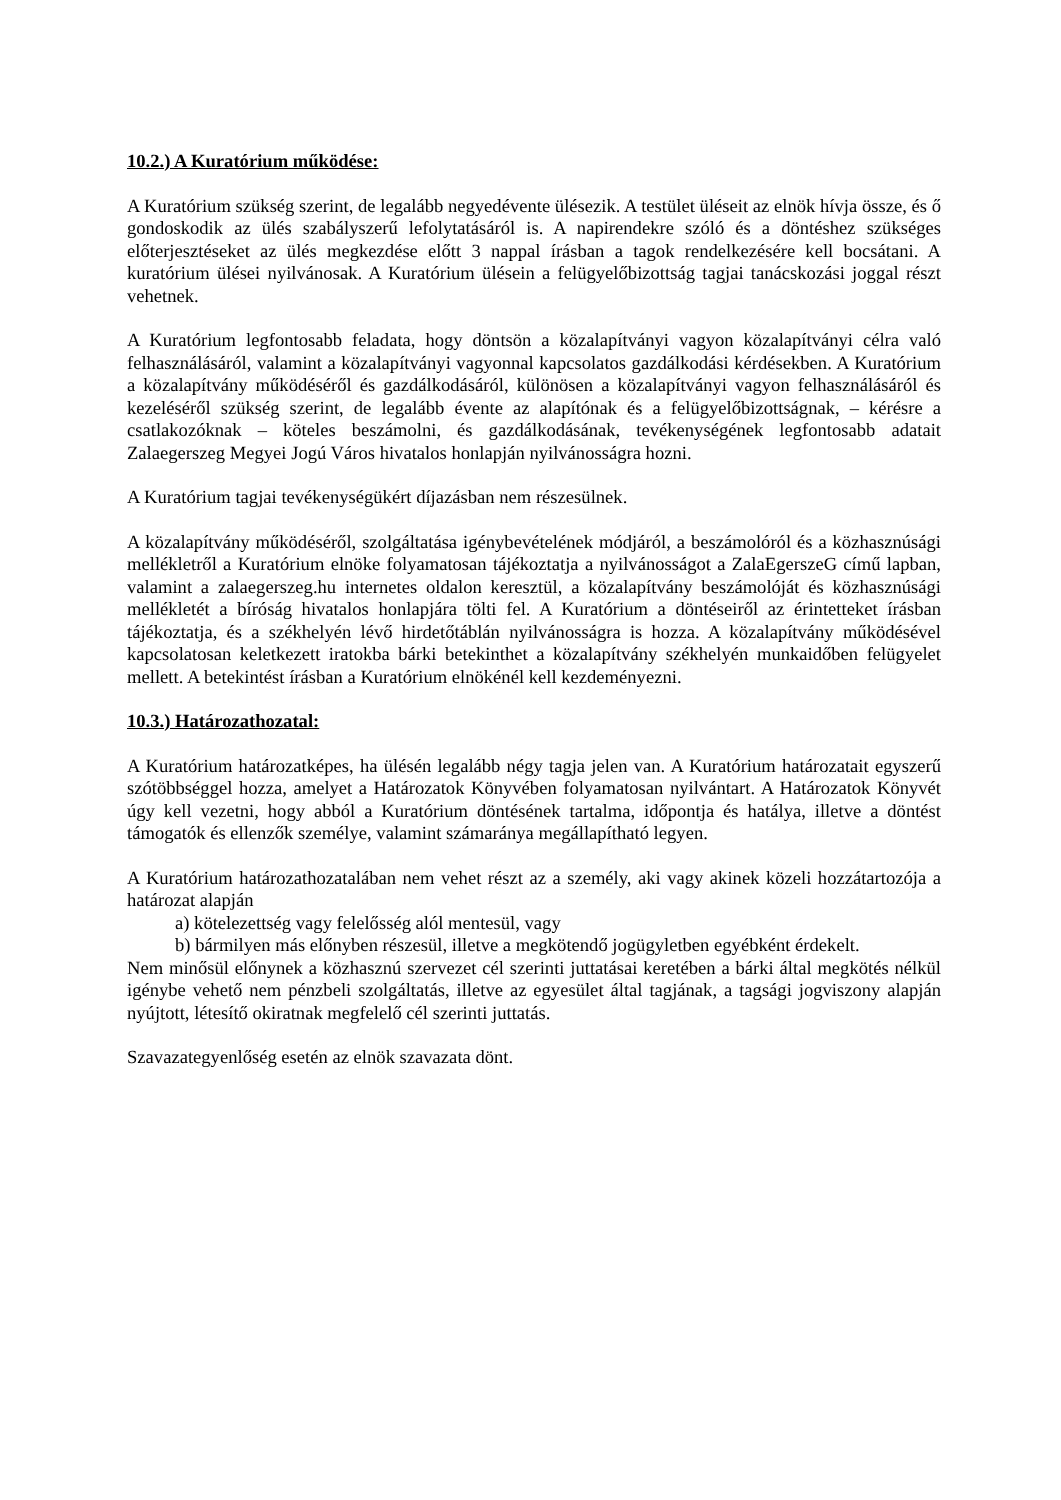10.2.) A Kuratórium működése:
A Kuratórium szükség szerint, de legalább negyedévente ülésezik. A testület üléseit az elnök hívja össze, és ő gondoskodik az ülés szabályszerű lefolytatásáról is. A napirendekre szóló és a döntéshez szükséges előterjesztéseket az ülés megkezdése előtt 3 nappal írásban a tagok rendelkezésére kell bocsátani. A kuratórium ülései nyilvánosak. A Kuratórium ülésein a felügyelőbizottság tagjai tanácskozási joggal részt vehetnek.
A Kuratórium legfontosabb feladata, hogy döntsön a közalapítványi vagyon közalapítványi célra való felhasználásáról, valamint a közalapítványi vagyonnal kapcsolatos gazdálkodási kérdésekben. A Kuratórium a közalapítvány működéséről és gazdálkodásáról, különösen a közalapítványi vagyon felhasználásáról és kezeléséről szükség szerint, de legalább évente az alapítónak és a felügyelőbizottságnak, – kérésre a csatlakozóknak – köteles beszámolni, és gazdálkodásának, tevékenységének legfontosabb adatait Zalaegerszeg Megyei Jogú Város hivatalos honlapján nyilvánosságra hozni.
A Kuratórium tagjai tevékenységükért díjazásban nem részesülnek.
A közalapítvány működéséről, szolgáltatása igénybevételének módjáról, a beszámolóról és a közhasznúsági mellékletről a Kuratórium elnöke folyamatosan tájékoztatja a nyilvánosságot a ZalaEgerszeG című lapban, valamint a zalaegerszeg.hu internetes oldalon keresztül, a közalapítvány beszámolóját és közhasznúsági mellékletét a bíróság hivatalos honlapjára tölti fel. A Kuratórium a döntéseiről az érintetteket írásban tájékoztatja, és a székhelyén lévő hirdetőtáblán nyilvánosságra is hozza. A közalapítvány működésével kapcsolatosan keletkezett iratokba bárki betekinthet a közalapítvány székhelyén munkaidőben felügyelet mellett. A betekintést írásban a Kuratórium elnökénél kell kezdeményezni.
10.3.) Határozathozatal:
A Kuratórium határozatképes, ha ülésén legalább négy tagja jelen van. A Kuratórium határozatait egyszerű szótöbbséggel hozza, amelyet a Határozatok Könyvében folyamatosan nyilvántart. A Határozatok Könyvét úgy kell vezetni, hogy abból a Kuratórium döntésének tartalma, időpontja és hatálya, illetve a döntést támogatók és ellenzők személye, valamint számaránya megállapítható legyen.
A Kuratórium határozathozatalában nem vehet részt az a személy, aki vagy akinek közeli hozzátartozója a határozat alapján
a) kötelezettség vagy felelősség alól mentesül, vagy
b) bármilyen más előnyben részesül, illetve a megkötendő jogügyletben egyébként érdekelt.
Nem minősül előnynek a közhasznú szervezet cél szerinti juttatásai keretében a bárki által megkötés nélkül igénybe vehető nem pénzbeli szolgáltatás, illetve az egyesület által tagjának, a tagsági jogviszony alapján nyújtott, létesítő okiratnak megfelelő cél szerinti juttatás.
Szavazategyenlőség esetén az elnök szavazata dönt.